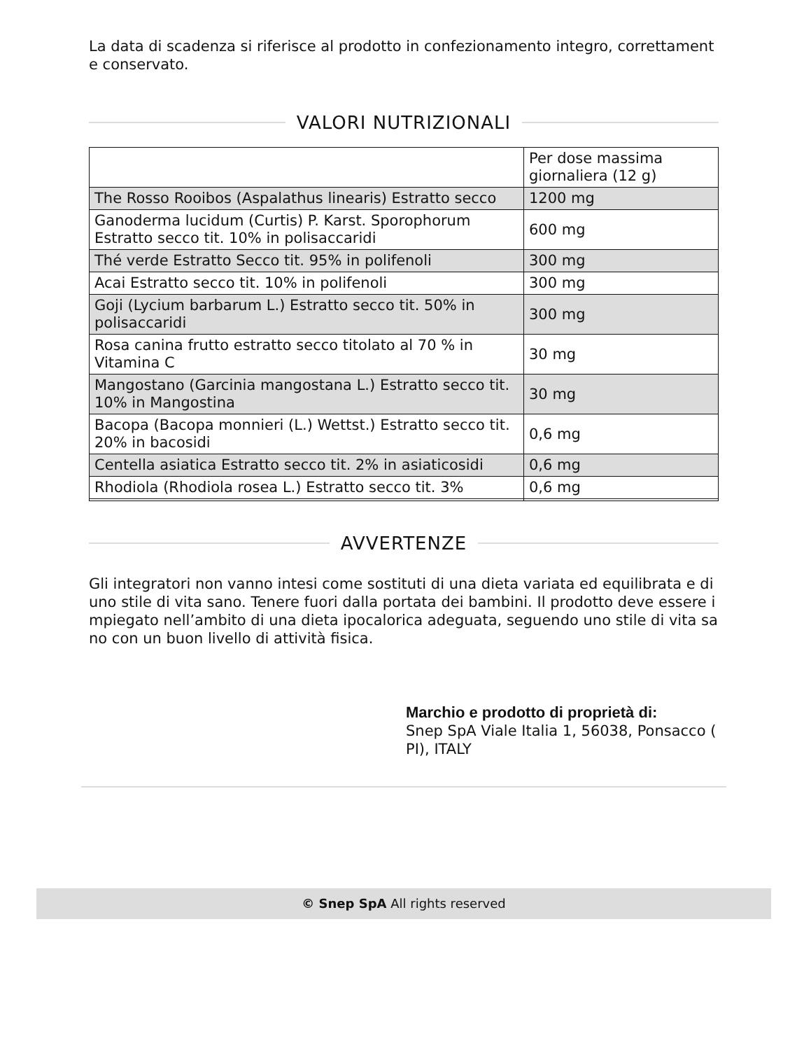La data di scadenza si riferisce al prodotto in confezionamento integro, correttament e conservato.
VALORI NUTRIZIONALI
| | Per dose massima giornaliera (12 g) |
| The Rosso Rooibos (Aspalathus linearis) Estratto secco | 1200 mg |
| Ganoderma lucidum (Curtis) P. Karst. Sporophorum Estratto secco tit. 10% in polisaccaridi | 600 mg |
| Thé verde Estratto Secco tit. 95% in polifenoli | 300 mg |
| Acai Estratto secco tit. 10% in polifenoli | 300 mg |
| Goji (Lycium barbarum L.) Estratto secco tit. 50% in polisaccaridi | 300 mg |
| Rosa canina frutto estratto secco titolato al 70 % in Vitamina C | 30 mg |
| Mangostano (Garcinia mangostana L.) Estratto secco tit. 10% in Mangostina | 30 mg |
| Bacopa (Bacopa monnieri (L.) Wettst.) Estratto secco tit. 20% in bacosidi | 0,6 mg |
| Centella asiatica Estratto secco tit. 2% in asiaticosidi | 0,6 mg |
| Rhodiola (Rhodiola rosea L.) Estratto secco tit. 3% | 0,6 mg |
AVVERTENZE
Gli integratori non vanno intesi come sostituti di una dieta variata ed equilibrata e di uno stile di vita sano. Tenere fuori dalla portata dei bambini. Il prodotto deve essere i mpiegato nell’ambito di una dieta ipocalorica adeguata, seguendo uno stile di vita sa no con un buon livello di attività fisica.
Marchio e prodotto di proprietà di:
Snep SpA Viale Italia 1, 56038, Ponsacco ( PI), ITALY
© Snep SpA All rights reserved